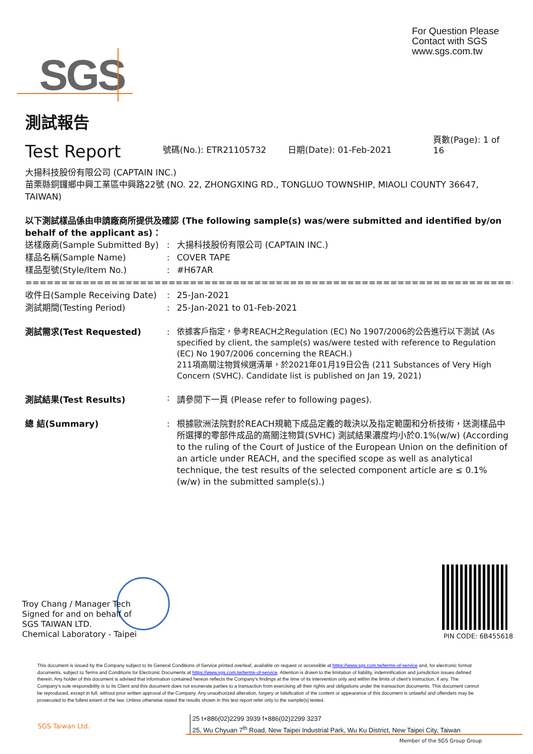For Question Please
Contact with SGS
www.sgs.com.tw
SGS
測試報告
Test Report
號碼(No.): ETR21105732
日期(Date): 01-Feb-2021
頁數(Page): 1 of 16
大揚科技股份有限公司 (CAPTAIN INC.)
苗栗縣銅鑼鄉中興工業區中興路22號 (NO. 22, ZHONGXING RD., TONGLUO TOWNSHIP, MIAOLI COUNTY 36647, TAIWAN)
以下測試樣品係由申請廠商所提供及確認 (The following sample(s) was/were submitted and identified by/on behalf of the applicant as)：
送樣廠商(Sample Submitted By): 大揚科技股份有限公司 (CAPTAIN INC.)
樣品名稱(Sample Name): COVER TAPE
樣品型號(Style/Item No.): #H67AR
==============================================================================
收件日(Sample Receiving Date): 25-Jan-2021
測試期間(Testing Period): 25-Jan-2021 to 01-Feb-2021
測試需求(Test Requested): 依據客戶指定，參考REACH之Regulation (EC) No 1907/2006的公告進行以下測試 (As specified by client, the sample(s) was/were tested with reference to Regulation (EC) No 1907/2006 concerning the REACH.)
211項高關注物質候選清單，於2021年01月19日公告 (211 Substances of Very High Concern (SVHC). Candidate list is published on Jan 19, 2021)
測試結果(Test Results): 請參閱下一頁 (Please refer to following pages).
總 結(Summary): 根據歐洲法院對於REACH規範下成品定義的裁決以及指定範圍和分析技術，送測樣品中所選擇的零部件成品的高關注物質(SVHC) 測試結果濃度均小於0.1%(w/w) (According to the ruling of the Court of Justice of the European Union on the definition of an article under REACH, and the specified scope as well as analytical technique, the test results of the selected component article are ≤ 0.1% (w/w) in the submitted sample(s).)
Troy Chang / Manager Tech
Signed for and on behalf of
SGS TAIWAN LTD.
Chemical Laboratory - Taipei
PIN CODE: 6B455618
This document is issued by the Company subject to its General Conditions of Service printed overleaf, available on request or accessible at https://www.sgs.com.tw/terms-of-service and, for electronic format documents, subject to Terms and Conditions for Electronic Documents at https://www.sgs.com.tw/terms-of-service. Attention is drawn to the limitation of liability, indemnification and jurisdiction issues defined therein. Any holder of this document is advised that information contained hereon reflects the Company's findings at the time of its intervention only and within the limits of client's instruction, if any. The Company's sole responsibility is to its Client and this document does not exonerate parties to a transaction from exercising all their rights and obligations under the transaction documents. This document cannot be reproduced, except in full, without prior written approval of the Company. Any unauthorized alteration, forgery or falsification of the content or appearance of this document is unlawful and offenders may be prosecuted to the fullest extent of the law. Unless otherwise stated the results shown in this test report refer only to the sample(s) tested.
SGS Taiwan Ltd.
25 t+886(02)2299 3939 f+886(02)2299 3237
25, Wu Chyuan 7<sup>th</sup> Road, New Taipei Industrial Park, Wu Ku District, New Taipei City, Taiwan
Member of the SGS Group Group